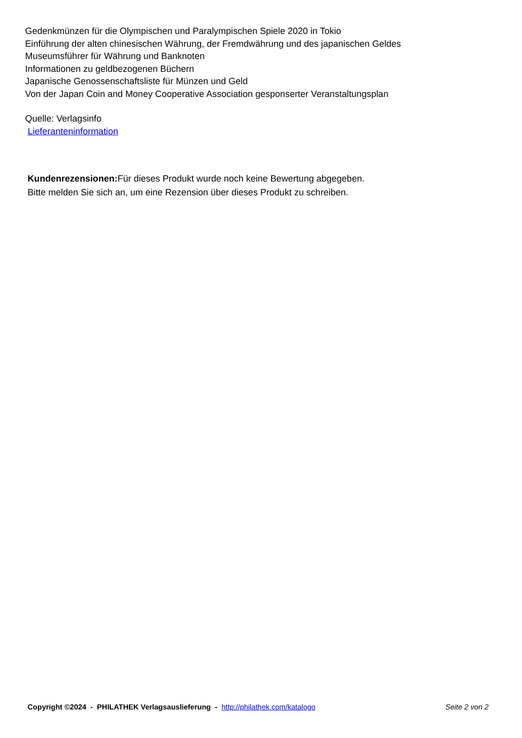Gedenkmünzen für die Olympischen und Paralympischen Spiele 2020 in Tokio
Einführung der alten chinesischen Währung, der Fremdwährung und des japanischen Geldes
Museumsführer für Währung und Banknoten
Informationen zu geldbezogenen Büchern
Japanische Genossenschaftsliste für Münzen und Geld
Von der Japan Coin and Money Cooperative Association gesponserter Veranstaltungsplan
Quelle: Verlagsinfo
Lieferanteninformation
Kundenrezensionen: Für dieses Produkt wurde noch keine Bewertung abgegeben.
Bitte melden Sie sich an, um eine Rezension über dieses Produkt zu schreiben.
Copyright ©2024 - PHILATHEK Verlagsauslieferung - http://philathek.com/katalogo Seite 2 von 2